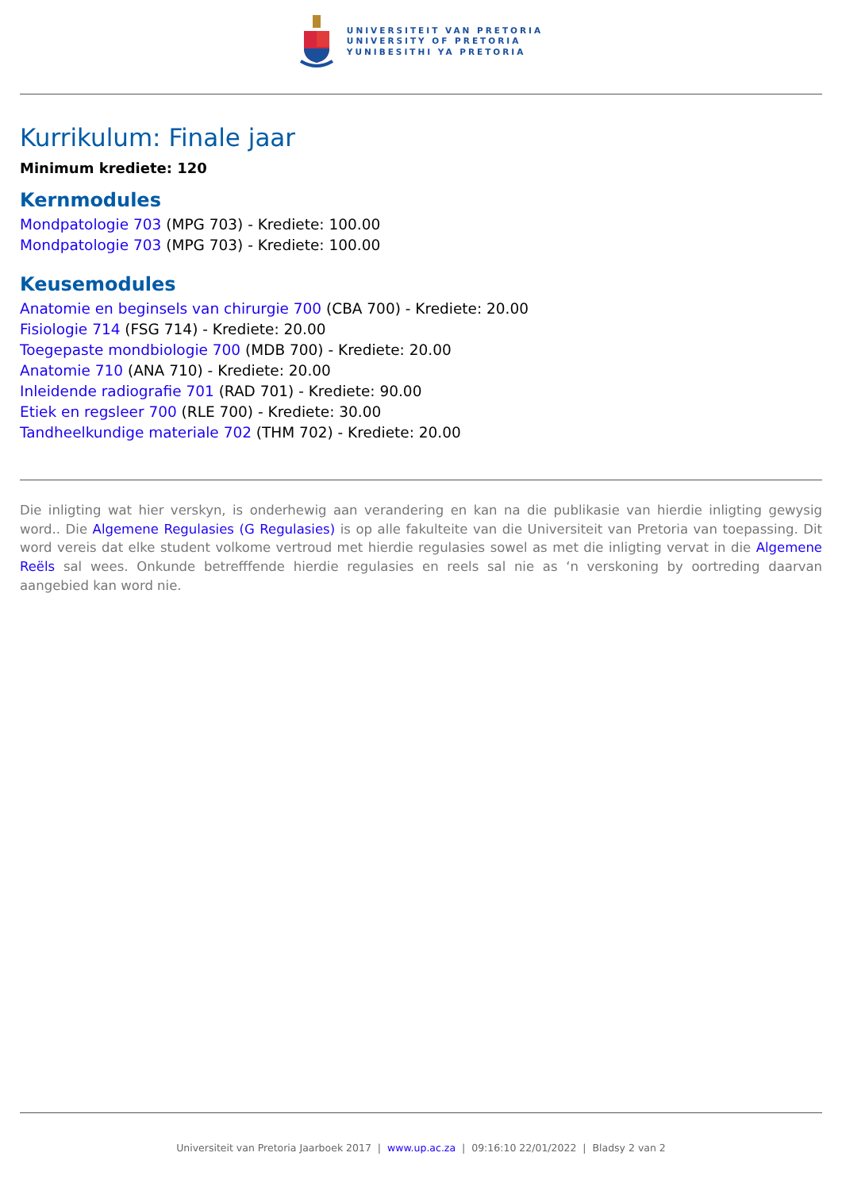UNIVERSITEIT VAN PRETORIA
UNIVERSITY OF PRETORIA
YUNIBESITHI YA PRETORIA
Kurrikulum: Finale jaar
Minimum krediete: 120
Kernmodules
Mondpatologie 703 (MPG 703) - Krediete: 100.00
Mondpatologie 703 (MPG 703) - Krediete: 100.00
Keusemodules
Anatomie en beginsels van chirurgie 700 (CBA 700) - Krediete: 20.00
Fisiologie 714 (FSG 714) - Krediete: 20.00
Toegepaste mondbiologie 700 (MDB 700) - Krediete: 20.00
Anatomie 710 (ANA 710) - Krediete: 20.00
Inleidende radiografie 701 (RAD 701) - Krediete: 90.00
Etiek en regsleer 700 (RLE 700) - Krediete: 30.00
Tandheelkundige materiale 702 (THM 702) - Krediete: 20.00
Die inligting wat hier verskyn, is onderhewig aan verandering en kan na die publikasie van hierdie inligting gewysig word.. Die Algemene Regulasies (G Regulasies) is op alle fakulteite van die Universiteit van Pretoria van toepassing. Dit word vereis dat elke student volkome vertroud met hierdie regulasies sowel as met die inligting vervat in die Algemene Reëls sal wees. Onkunde betrefffende hierdie regulasies en reels sal nie as ‘n verskoning by oortreding daarvan aangebied kan word nie.
Universiteit van Pretoria Jaarboek 2017 | www.up.ac.za | 09:16:10 22/01/2022 | Bladsy 2 van 2